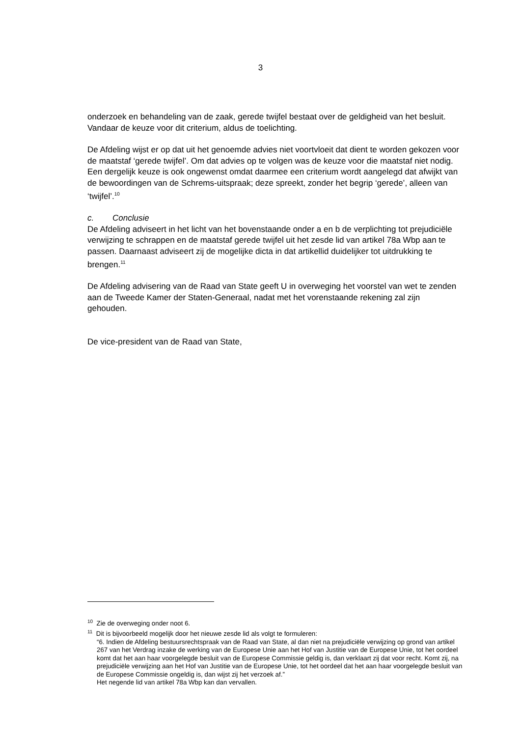3
onderzoek en behandeling van de zaak, gerede twijfel bestaat over de geldigheid van het besluit. Vandaar de keuze voor dit criterium, aldus de toelichting.
De Afdeling wijst er op dat uit het genoemde advies niet voortvloeit dat dient te worden gekozen voor de maatstaf ‘gerede twijfel’. Om dat advies op te volgen was de keuze voor die maatstaf niet nodig. Een dergelijk keuze is ook ongewenst omdat daarmee een criterium wordt aangelegd dat afwijkt van de bewoordingen van de Schrems-uitspraak; deze spreekt, zonder het begrip ‘gerede’, alleen van ‘twijfel’.<sup>10</sup>
c. Conclusie
De Afdeling adviseert in het licht van het bovenstaande onder a en b de verplichting tot prejudiciële verwijzing te schrappen en de maatstaf gerede twijfel uit het zesde lid van artikel 78a Wbp aan te passen. Daarnaast adviseert zij de mogelijke dicta in dat artikellid duidelijker tot uitdrukking te brengen.<sup>11</sup>
De Afdeling advisering van de Raad van State geeft U in overweging het voorstel van wet te zenden aan de Tweede Kamer der Staten-Generaal, nadat met het vorenstaande rekening zal zijn gehouden.
De vice-president van de Raad van State,
<sup>10</sup> Zie de overweging onder noot 6.
<sup>11</sup> Dit is bijvoorbeeld mogelijk door het nieuwe zesde lid als volgt te formuleren:
“6. Indien de Afdeling bestuursrechtspraak van de Raad van State, al dan niet na prejudiciële verwijzing op grond van artikel 267 van het Verdrag inzake de werking van de Europese Unie aan het Hof van Justitie van de Europese Unie, tot het oordeel komt dat het aan haar voorgelegde besluit van de Europese Commissie geldig is, dan verklaart zij dat voor recht. Komt zij, na prejudiciële verwijzing aan het Hof van Justitie van de Europese Unie, tot het oordeel dat het aan haar voorgelegde besluit van de Europese Commissie ongeldig is, dan wijst zij het verzoek af.”
Het negende lid van artikel 78a Wbp kan dan vervallen.